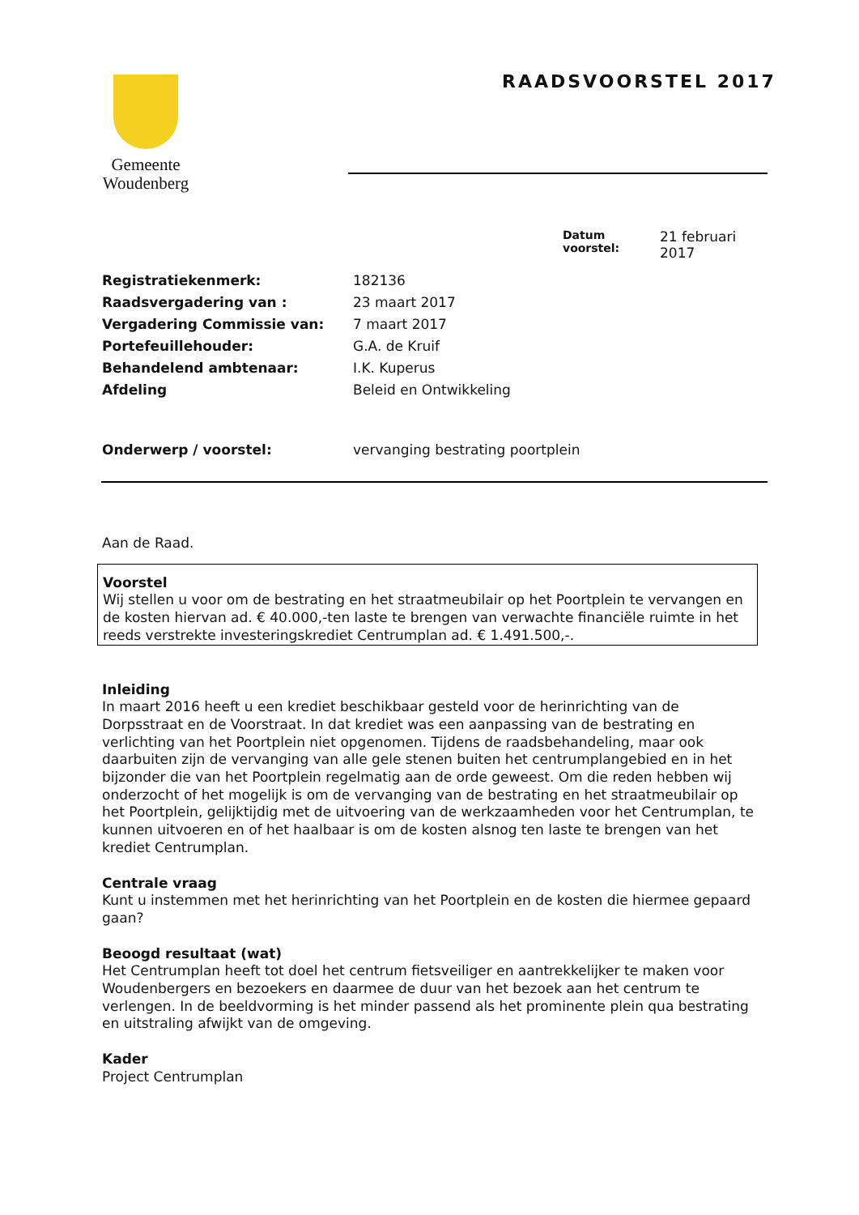Gemeente
Woudenberg
RAADSVOORSTEL 2017
Datum voorstel: 21 februari
2017
| Registratiekenmerk: | 182136 |
| Raadsvergadering van : | 23 maart 2017 |
| Vergadering Commissie van: | 7 maart 2017 |
| Portefeuillehouder: | G.A. de Kruif |
| Behandelend ambtenaar: | I.K. Kuperus |
| Afdeling | Beleid en Ontwikkeling |
| Onderwerp / voorstel: | vervanging bestrating poortplein |
Aan de Raad.
Voorstel
Wij stellen u voor om de bestrating en het straatmeubilair op het Poortplein te vervangen en de kosten hiervan ad. € 40.000,-ten laste te brengen van verwachte financiële ruimte in het reeds verstrekte investeringskrediet Centrumplan ad. € 1.491.500,-.
Inleiding
In maart 2016 heeft u een krediet beschikbaar gesteld voor de herinrichting van de Dorpsstraat en de Voorstraat. In dat krediet was een aanpassing van de bestrating en verlichting van het Poortplein niet opgenomen. Tijdens de raadsbehandeling, maar ook daarbuiten zijn de vervanging van alle gele stenen buiten het centrumplangebied en in het bijzonder die van het Poortplein regelmatig aan de orde geweest. Om die reden hebben wij onderzocht of het mogelijk is om de vervanging van de bestrating en het straatmeubilair op het Poortplein, gelijktijdig met de uitvoering van de werkzaamheden voor het Centrumplan, te kunnen uitvoeren en of het haalbaar is om de kosten alsnog ten laste te brengen van het krediet Centrumplan.
Centrale vraag
Kunt u instemmen met het herinrichting van het Poortplein en de kosten die hiermee gepaard gaan?
Beoogd resultaat (wat)
Het Centrumplan heeft tot doel het centrum fietsveiliger en aantrekkelijker te maken voor Woudenbergers en bezoekers en daarmee de duur van het bezoek aan het centrum te verlengen. In de beeldvorming is het minder passend als het prominente plein qua bestrating en uitstraling afwijkt van de omgeving.
Kader
Project Centrumplan